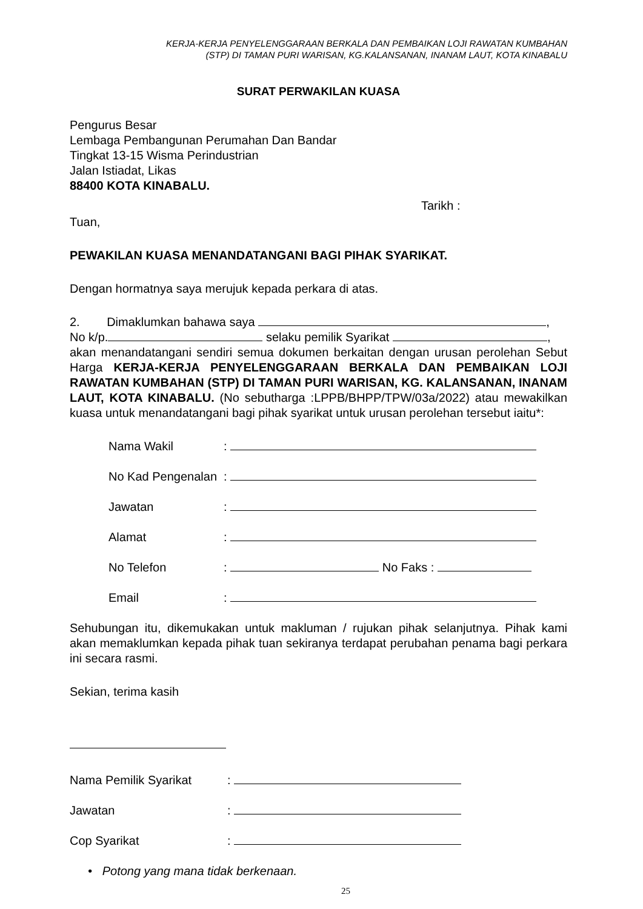KERJA-KERJA PENYELENGGARAAN BERKALA DAN PEMBAIKAN LOJI RAWATAN KUMBAHAN
(STP) DI TAMAN PURI WARISAN, KG.KALANSANAN, INANAM LAUT, KOTA KINABALU
SURAT PERWAKILAN KUASA
Pengurus Besar
Lembaga Pembangunan Perumahan Dan Bandar
Tingkat 13-15 Wisma Perindustrian
Jalan Istiadat, Likas
88400 KOTA KINABALU.
Tarikh :
Tuan,
PEWAKILAN KUASA MENANDATANGANI BAGI PIHAK SYARIKAT.
Dengan hormatnya saya merujuk kepada perkara di atas.
2. Dimaklumkan bahawa saya ,
No k/p. selaku pemilik Syarikat ,
akan menandatangani sendiri semua dokumen berkaitan dengan urusan perolehan Sebut Harga KERJA-KERJA PENYELENGGARAAN BERKALA DAN PEMBAIKAN LOJI RAWATAN KUMBAHAN (STP) DI TAMAN PURI WARISAN, KG. KALANSANAN, INANAM LAUT, KOTA KINABALU. (No sebutharga :LPPB/BHPP/TPW/03a/2022) atau mewakilkan kuasa untuk menandatangani bagi pihak syarikat untuk urusan perolehan tersebut iaitu*:
Nama Wakil:
No Kad Pengenalan:
Jawatan:
Alamat:
No Telefon: No Faks :
Email:
Sehubungan itu, dikemukakan untuk makluman / rujukan pihak selanjutnya. Pihak kami akan memaklumkan kepada pihak tuan sekiranya terdapat perubahan penama bagi perkara ini secara rasmi.
Sekian, terima kasih
Nama Pemilik Syarikat:
Jawatan:
Cop Syarikat:
• Potong yang mana tidak berkenaan.
25